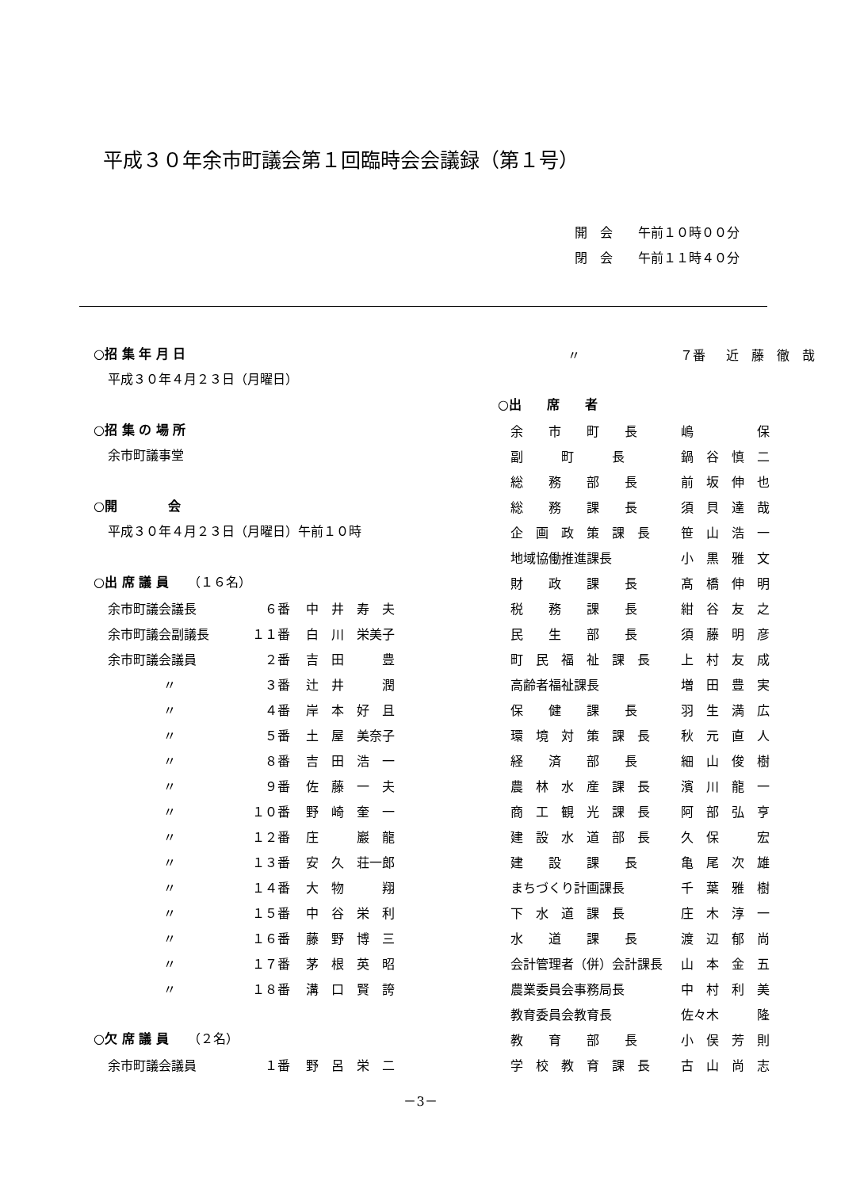平成３０年余市町議会第１回臨時会会議録（第１号）
開　会　　午前１０時００分
閉　会　　午前１１時４０分
○招 集 年 月 日
平成３０年４月２３日（月曜日）
○招 集 の 場 所
余市町議事堂
○開　　　　会
平成３０年４月２３日（月曜日）午前１０時
○出 席 議 員　　（１６名）
| 余市町議会議長 | ６番 | 中 井 寿 夫 |
| 余市町議会副議長 | １１番 | 白 川 栄美子 |
| 余市町議会議員 | ２番 | 吉 田 豊 |
| 〃 | ３番 | 辻 井 潤 |
| 〃 | ４番 | 岸 本 好 且 |
| 〃 | ５番 | 土 屋 美奈子 |
| 〃 | ８番 | 吉 田 浩 一 |
| 〃 | ９番 | 佐 藤 一 夫 |
| 〃 | １０番 | 野 崎 奎 一 |
| 〃 | １２番 | 庄 巖 龍 |
| 〃 | １３番 | 安 久 荘一郎 |
| 〃 | １４番 | 大 物 翔 |
| 〃 | １５番 | 中 谷 栄 利 |
| 〃 | １６番 | 藤 野 博 三 |
| 〃 | １７番 | 茅 根 英 昭 |
| 〃 | １８番 | 溝 口 賢 誇 |
○欠 席 議 員　　（２名）
| 余市町議会議員 | １番 | 野 呂 栄 二 |
| 〃 | ７番 | 近 藤 徹 哉 |
○出　　席　　者
| 余 市 町 長 | 嶋 保 |
| 副 町 長 | 鍋 谷 慎 二 |
| 総 務 部 長 | 前 坂 伸 也 |
| 総 務 課 長 | 須 貝 達 哉 |
| 企 画 政 策 課 長 | 笹 山 浩 一 |
| 地域協働推進課長 | 小 黒 雅 文 |
| 財 政 課 長 | 髙 橋 伸 明 |
| 税 務 課 長 | 紺 谷 友 之 |
| 民 生 部 長 | 須 藤 明 彦 |
| 町 民 福 祉 課 長 | 上 村 友 成 |
| 高齢者福祉課長 | 増 田 豊 実 |
| 保 健 課 長 | 羽 生 満 広 |
| 環 境 対 策 課 長 | 秋 元 直 人 |
| 経 済 部 長 | 細 山 俊 樹 |
| 農 林 水 産 課 長 | 濱 川 龍 一 |
| 商 工 観 光 課 長 | 阿 部 弘 亨 |
| 建 設 水 道 部 長 | 久 保 宏 |
| 建 設 課 長 | 亀 尾 次 雄 |
| まちづくり計画課長 | 千 葉 雅 樹 |
| 下 水 道 課 長 | 庄 木 淳 一 |
| 水 道 課 長 | 渡 辺 郁 尚 |
| 会計管理者（併）会計課長 | 山 本 金 五 |
| 農業委員会事務局長 | 中 村 利 美 |
| 教育委員会教育長 | 佐々木 隆 |
| 教 育 部 長 | 小 俣 芳 則 |
| 学 校 教 育 課 長 | 古 山 尚 志 |
－3－